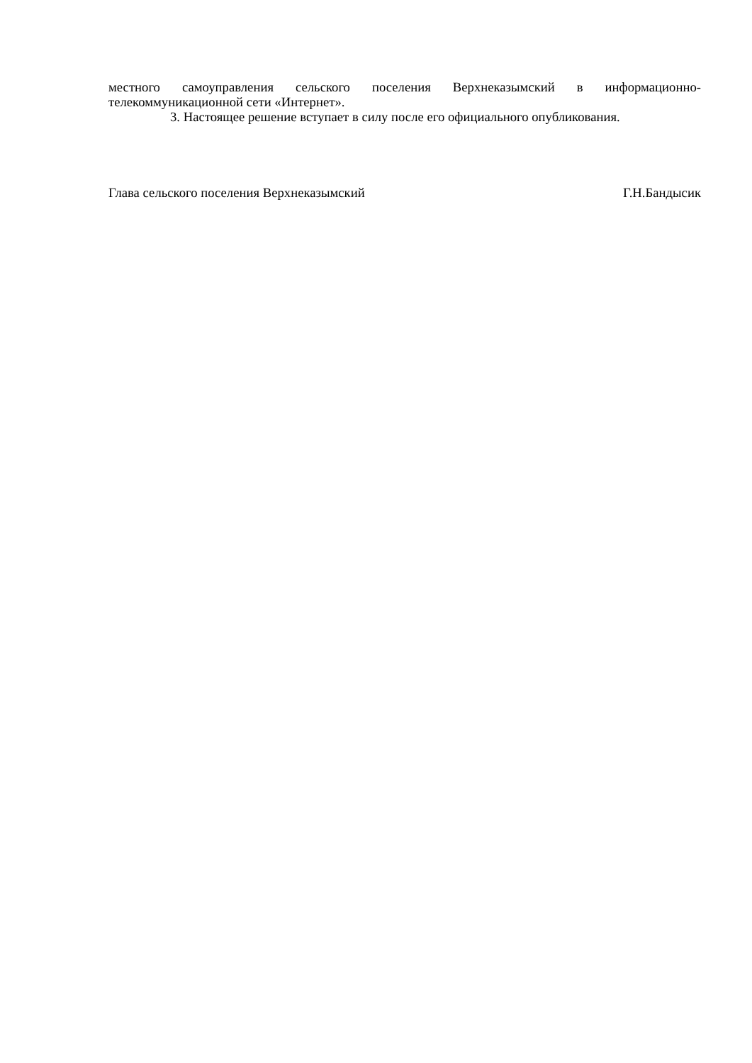местного самоуправления сельского поселения Верхнеказымский в информационно-
телекоммуникационной сети «Интернет».
3. Настоящее решение вступает в силу после его официального опубликования.
Глава сельского поселения Верхнеказымский Г.Н.Бандысик